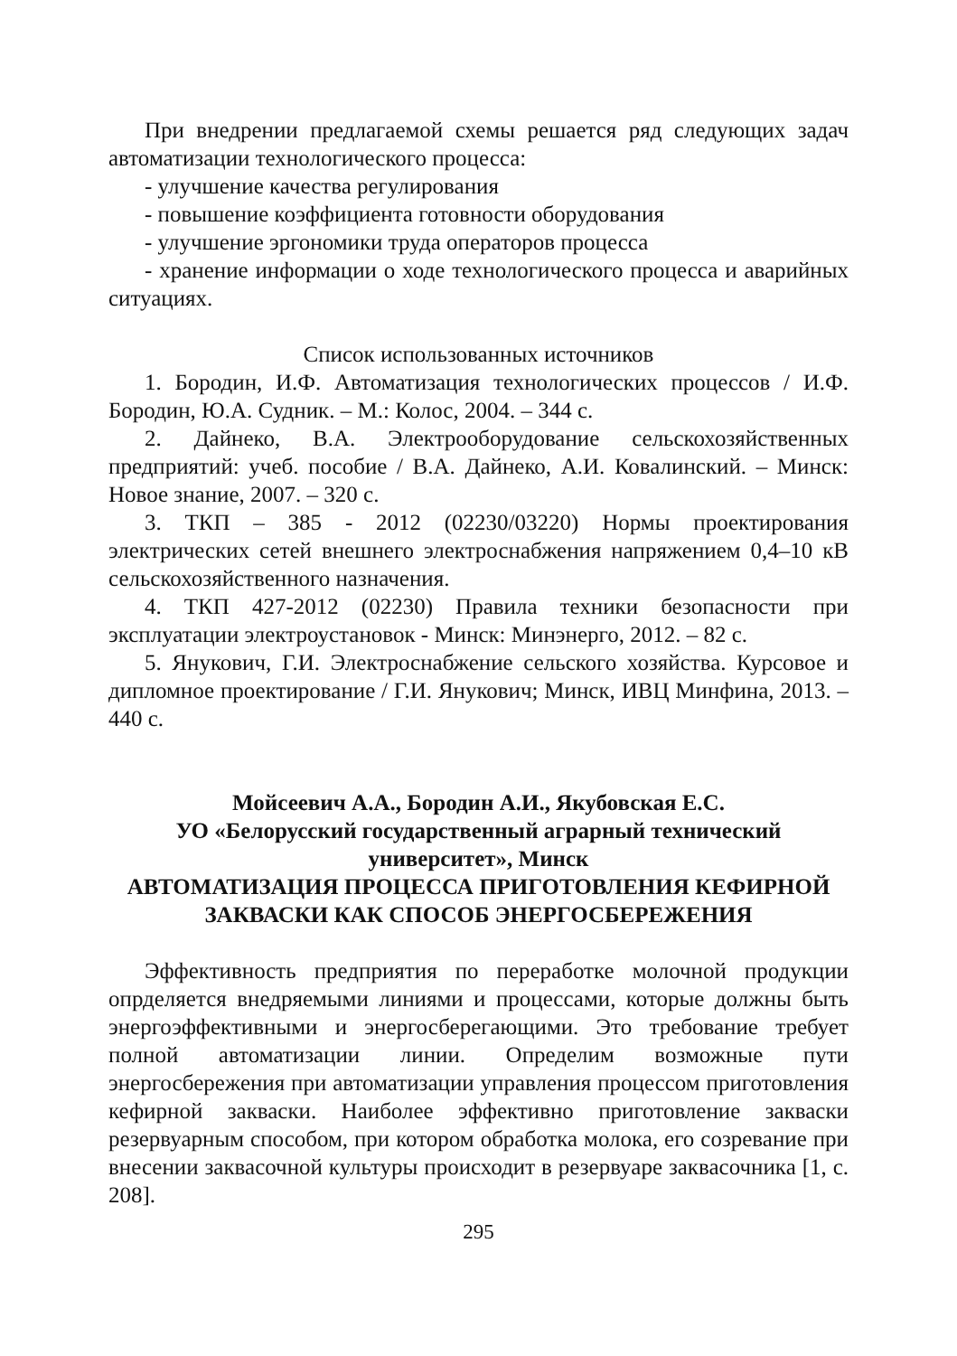При внедрении предлагаемой схемы решается ряд следующих задач автоматизации технологического процесса:
- улучшение качества регулирования
- повышение коэффициента готовности оборудования
- улучшение эргономики труда операторов процесса
- хранение информации о ходе технологического процесса и аварийных ситуациях.
Список использованных источников
1. Бородин, И.Ф. Автоматизация технологических процессов / И.Ф. Бородин, Ю.А. Судник. – М.: Колос, 2004. – 344 с.
2. Дайнеко, В.А. Электрооборудование сельскохозяйственных предприятий: учеб. пособие / В.А. Дайнеко, А.И. Ковалинский. – Минск: Новое знание, 2007. – 320 с.
3. ТКП – 385 - 2012 (02230/03220) Нормы проектирования электрических сетей внешнего электроснабжения напряжением 0,4–10 кВ сельскохозяйственного назначения.
4. ТКП 427-2012 (02230) Правила техники безопасности при эксплуатации электроустановок - Минск: Минэнерго, 2012. – 82 с.
5. Янукович, Г.И. Электроснабжение сельского хозяйства. Курсовое и дипломное проектирование / Г.И. Янукович; Минск, ИВЦ Минфина, 2013. – 440 с.
Мойсеевич А.А., Бородин А.И., Якубовская Е.С.
УО «Белорусский государственный аграрный технический университет», Минск
АВТОМАТИЗАЦИЯ ПРОЦЕССА ПРИГОТОВЛЕНИЯ КЕФИРНОЙ ЗАКВАСКИ КАК СПОСОБ ЭНЕРГОСБЕРЕЖЕНИЯ
Эффективность предприятия по переработке молочной продукции опрделяется внедряемыми линиями и процессами, которые должны быть энергоэффективными и энергосберегающими. Это требование требует полной автоматизации линии. Определим возможные пути энергосбережения при автоматизации управления процессом приготовления кефирной закваски. Наиболее эффективно приготовление закваски резервуарным способом, при котором обработка молока, его созревание при внесении заквасочной культуры происходит в резервуаре заквасочника [1, с. 208].
295